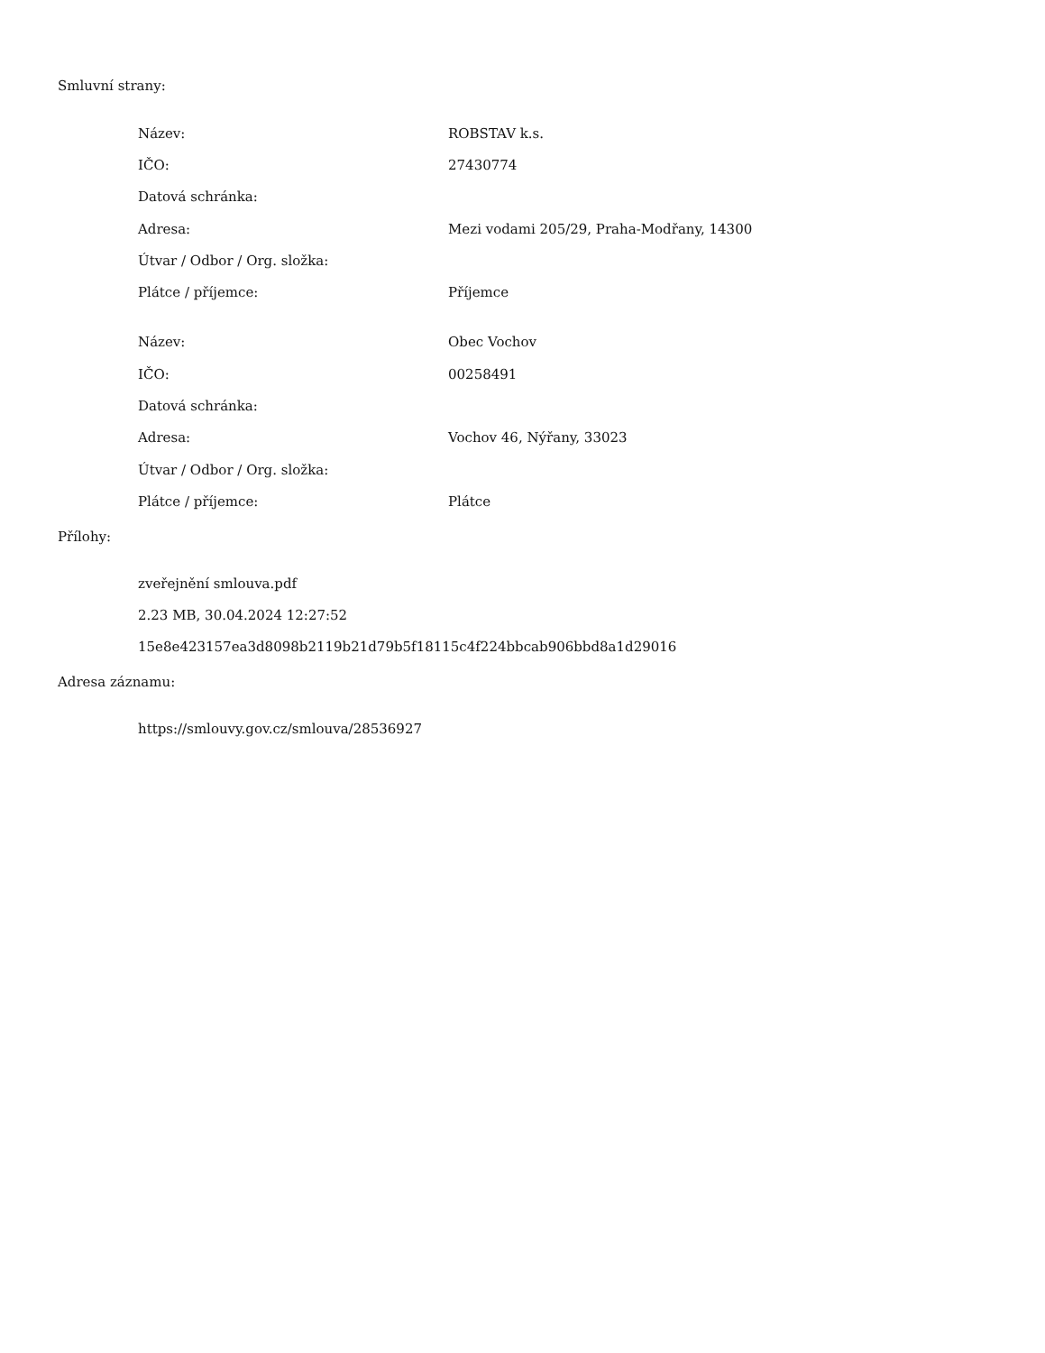Smluvní strany:
| Název: | ROBSTAV k.s. |
| IČO: | 27430774 |
| Datová schránka: | |
| Adresa: | Mezi vodami 205/29, Praha-Modřany, 14300 |
| Útvar / Odbor / Org. složka: | |
| Plátce / příjemce: | Příjemce |
| Název: | Obec Vochov |
| IČO: | 00258491 |
| Datová schránka: | |
| Adresa: | Vochov 46, Nýřany, 33023 |
| Útvar / Odbor / Org. složka: | |
| Plátce / příjemce: | Plátce |
Přílohy:
zveřejnění smlouva.pdf
2.23 MB, 30.04.2024 12:27:52
15e8e423157ea3d8098b2119b21d79b5f18115c4f224bbcab906bbd8a1d29016
Adresa záznamu:
https://smlouvy.gov.cz/smlouva/28536927